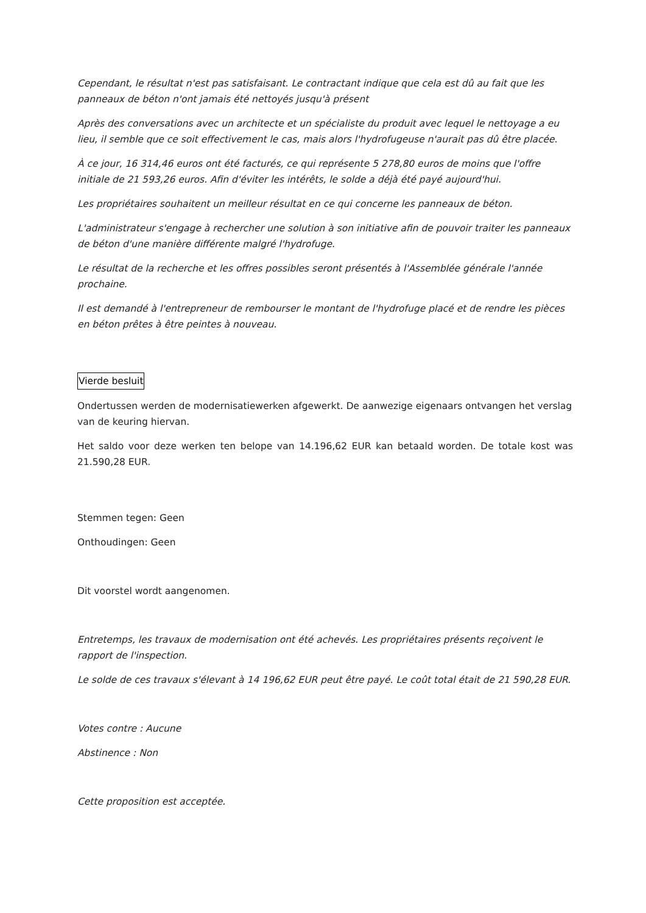Cependant, le résultat n'est pas satisfaisant. Le contractant indique que cela est dû au fait que les panneaux de béton n'ont jamais été nettoyés jusqu'à présent
Après des conversations avec un architecte et un spécialiste du produit avec lequel le nettoyage a eu lieu, il semble que ce soit effectivement le cas, mais alors l'hydrofugeuse n'aurait pas dû être placée.
À ce jour, 16 314,46 euros ont été facturés, ce qui représente 5 278,80 euros de moins que l'offre initiale de 21 593,26 euros. Afin d'éviter les intérêts, le solde a déjà été payé aujourd'hui.
Les propriétaires souhaitent un meilleur résultat en ce qui concerne les panneaux de béton.
L'administrateur s'engage à rechercher une solution à son initiative afin de pouvoir traiter les panneaux de béton d'une manière différente malgré l'hydrofuge.
Le résultat de la recherche et les offres possibles seront présentés à l'Assemblée générale l'année prochaine.
Il est demandé à l'entrepreneur de rembourser le montant de l'hydrofuge placé et de rendre les pièces en béton prêtes à être peintes à nouveau.
Vierde besluit
Ondertussen werden de modernisatiewerken afgewerkt. De aanwezige eigenaars ontvangen het verslag van de keuring hiervan.
Het saldo voor deze werken ten belope van 14.196,62 EUR kan betaald worden. De totale kost was 21.590,28 EUR.
Stemmen tegen: Geen
Onthoudingen: Geen
Dit voorstel wordt aangenomen.
Entretemps, les travaux de modernisation ont été achevés. Les propriétaires présents reçoivent le rapport de l'inspection.
Le solde de ces travaux s'élevant à 14 196,62 EUR peut être payé. Le coût total était de 21 590,28 EUR.
Votes contre : Aucune
Abstinence : Non
Cette proposition est acceptée.